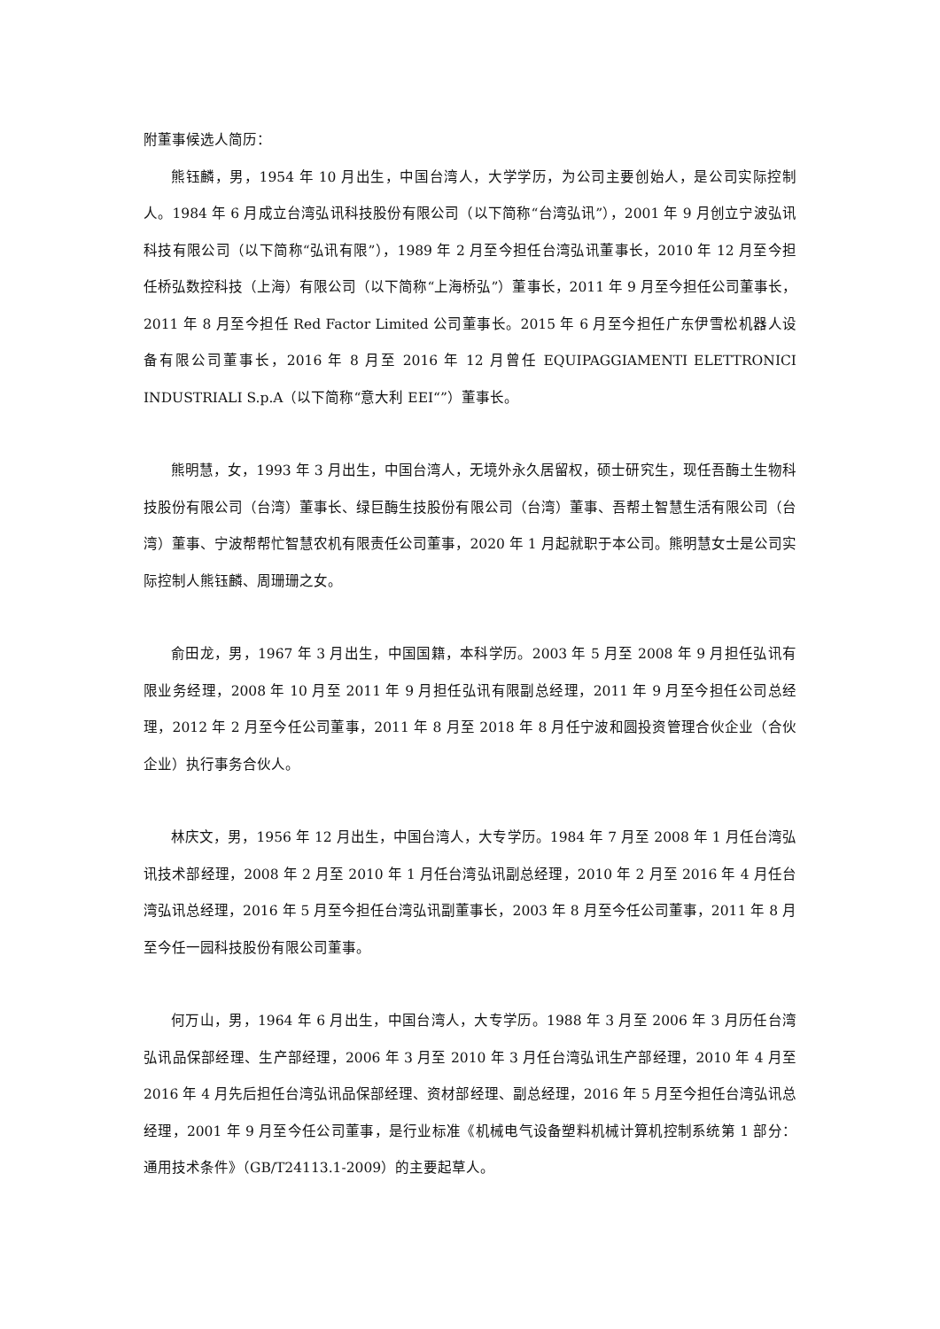附董事候选人简历：
熊钰麟，男，1954 年 10 月出生，中国台湾人，大学学历，为公司主要创始人，是公司实际控制人。1984 年 6 月成立台湾弘讯科技股份有限公司（以下简称“台湾弘讯”），2001 年 9 月创立宁波弘讯科技有限公司（以下简称“弘讯有限”），1989 年 2 月至今担任台湾弘讯董事长，2010 年 12 月至今担任桥弘数控科技（上海）有限公司（以下简称“上海桥弘”）董事长，2011 年 9 月至今担任公司董事长，2011 年 8 月至今担任 Red Factor Limited 公司董事长。2015 年 6 月至今担任广东伊雪松机器人设备有限公司董事长，2016 年 8 月至 2016 年 12 月曾任 EQUIPAGGIAMENTI ELETTRONICI INDUSTRIALI S.p.A（以下简称“意大利 EEI“”）董事长。
熊明慧，女，1993 年 3 月出生，中国台湾人，无境外永久居留权，硕士研究生，现任吾酶土生物科技股份有限公司（台湾）董事长、绿巨酶生技股份有限公司（台湾）董事、吾帮土智慧生活有限公司（台湾）董事、宁波帮帮忙智慧农机有限责任公司董事，2020 年 1 月起就职于本公司。熊明慧女士是公司实际控制人熊钰麟、周珊珊之女。
俞田龙，男，1967 年 3 月出生，中国国籍，本科学历。2003 年 5 月至 2008 年 9 月担任弘讯有限业务经理，2008 年 10 月至 2011 年 9 月担任弘讯有限副总经理，2011 年 9 月至今担任公司总经理，2012 年 2 月至今任公司董事，2011 年 8 月至 2018 年 8 月任宁波和圆投资管理合伙企业（合伙企业）执行事务合伙人。
林庆文，男，1956 年 12 月出生，中国台湾人，大专学历。1984 年 7 月至 2008 年 1 月任台湾弘讯技术部经理，2008 年 2 月至 2010 年 1 月任台湾弘讯副总经理，2010 年 2 月至 2016 年 4 月任台湾弘讯总经理，2016 年 5 月至今担任台湾弘讯副董事长，2003 年 8 月至今任公司董事，2011 年 8 月至今任一园科技股份有限公司董事。
何万山，男，1964 年 6 月出生，中国台湾人，大专学历。1988 年 3 月至 2006 年 3 月历任台湾弘讯品保部经理、生产部经理，2006 年 3 月至 2010 年 3 月任台湾弘讯生产部经理，2010 年 4 月至 2016 年 4 月先后担任台湾弘讯品保部经理、资材部经理、副总经理，2016 年 5 月至今担任台湾弘讯总经理，2001 年 9 月至今任公司董事，是行业标准《机械电气设备塑料机械计算机控制系统第 1 部分：通用技术条件》（GB/T24113.1-2009）的主要起草人。